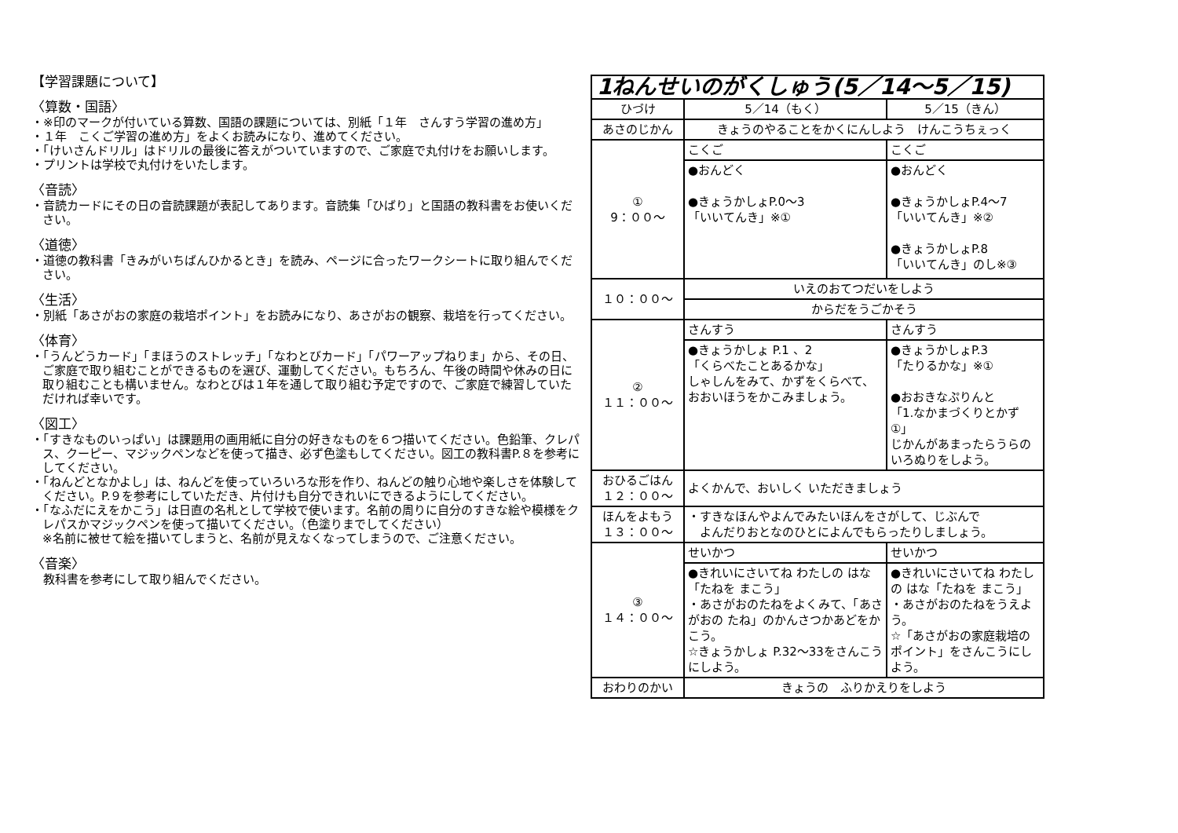【学習課題について】
〈算数・国語〉
・※印のマークが付いている算数、国語の課題については、別紙「１年　さんすう学習の進め方」
・１年　こくご学習の進め方」をよくお読みになり、進めてください。
・「けいさんドリル」はドリルの最後に答えがついていますので、ご家庭で丸付けをお願いします。
・プリントは学校で丸付けをいたします。
〈音読〉
・音読カードにその日の音読課題が表記してあります。音読集「ひばり」と国語の教科書をお使いください。
〈道徳〉
・道徳の教科書「きみがいちばんひかるとき」を読み、ページに合ったワークシートに取り組んでください。
〈生活〉
・別紙「あさがおの家庭の栽培ポイント」をお読みになり、あさがおの観察、栽培を行ってください。
〈体育〉
・「うんどうカード」「まほうのストレッチ」「なわとびカード」「パワーアップねりま」から、その日、ご家庭で取り組むことができるものを選び、運動してください。もちろん、午後の時間や休みの日に取り組むことも構いません。なわとびは１年を通して取り組む予定ですので、ご家庭で練習していただければ幸いです。
〈図工〉
・「すきなものいっぱい」は課題用の画用紙に自分の好きなものを６つ描いてください。色鉛筆、クレパス、クーピー、マジックペンなどを使って描き、必ず色塗もしてください。図工の教科書P.８を参考にしてください。
・「ねんどとなかよし」は、ねんどを使っていろいろな形を作り、ねんどの触り心地や楽しさを体験してください。P.９を参考にしていただき、片付けも自分できれいにできるようにしてください。
・「なふだにえをかこう」は日直の名札として学校で使います。名前の周りに自分のすきな絵や模様をクレパスかマジックペンを使って描いてください。（色塗りまでしてください）
※名前に被せて絵を描いてしまうと、名前が見えなくなってしまうので、ご注意ください。
〈音楽〉
　教科書を参考にして取り組んでください。
| 1ねんせいのがくしゅう(5／14～5／15) | | |
| ひづけ | 5／14（もく） | 5／15（きん） |
| あさのじかん | きょうのやることをかくにんしよう けんこうちぇっく | |
| ① 9：００～ | こくご | こくご |
| | ●おんどく ●きょうかしょP.0～3 「いいてんき」※① | ●おんどく ●きょうかしょP.4～7 「いいてんき」※② ●きょうかしょP.8 「いいてんき」のし※③ |
| １０：００～ | いえのおてつだいをしよう | |
| | からだをうごかそう | |
| ② １１：００～ | さんすう | さんすう |
| | ●きょうかしょ P.1 、2 「くらべたことあるかな」 しゃしんをみて、かずをくらべて、おおいほうをかこみましょう。 | ●きょうかしょP.3 「たりるかな」※① ●おおきなぷりんと 「1.なかまづくりとかず①」 じかんがあまったらうらのいろぬりをしよう。 |
| おひるごはん １２：００～ | よくかんで、おいしく いただきましょう | |
| ほんをよもう １３：００～ | ・すきなほんやよんでみたいほんをさがして、じぶんで よんだりおとなのひとによんでもらったりしましょう。 | |
| ③ １４：００～ | せいかつ | せいかつ |
| | ●きれいにさいてね わたしの はな「たねを まこう」 ・あさがおのたねをよくみて、「あさがおの たね」のかんさつかあどをかこう。 ☆きょうかしょ P.32～33をさんこうにしよう。 | ●きれいにさいてね わたしの はな「たねを まこう」 ・あさがおのたねをうえよう。 ☆「あさがおの家庭栽培のポイント」をさんこうにしよう。 |
| おわりのかい | きょうの ふりかえりをしよう | |